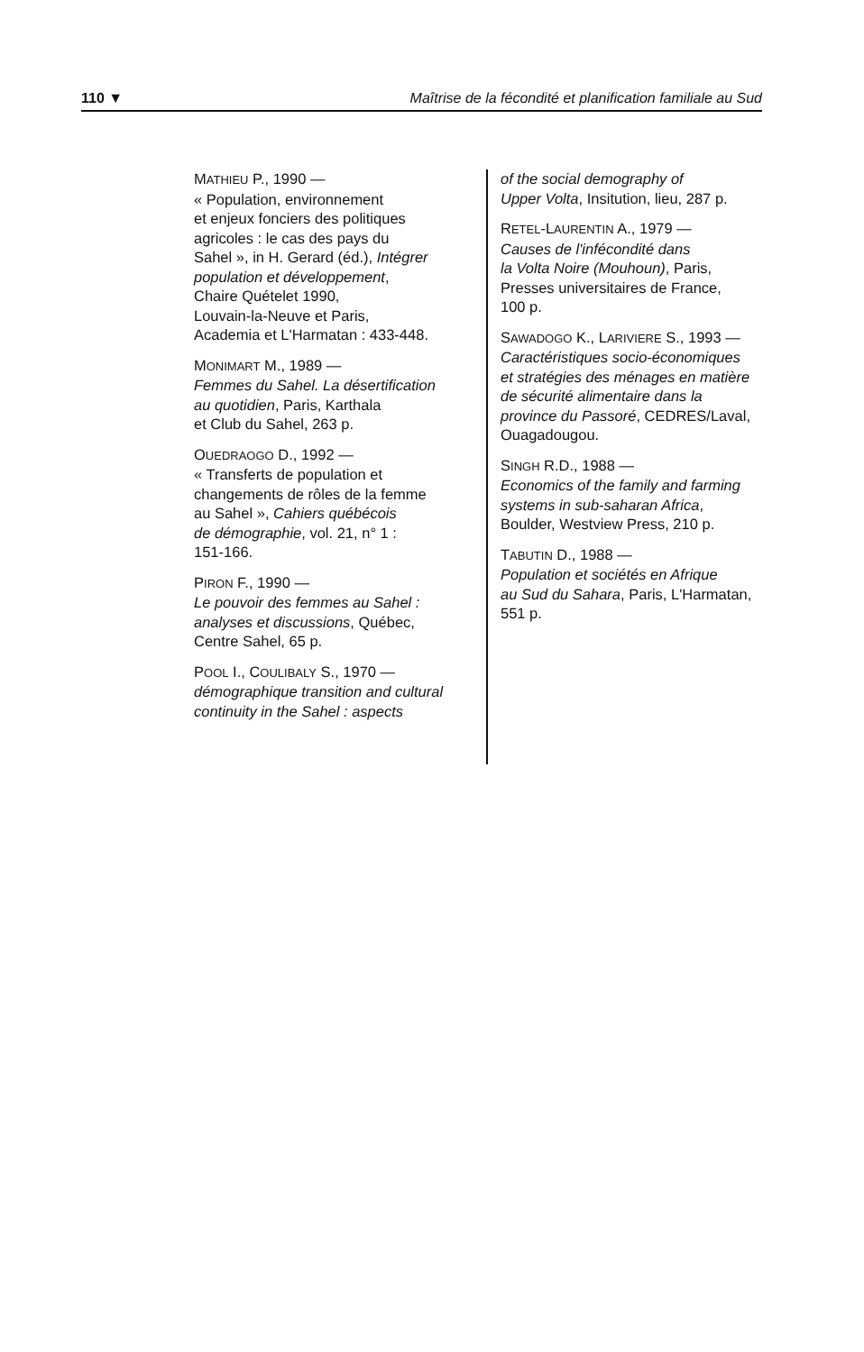110 ▼ Maîtrise de la fécondité et planification familiale au Sud
MATHIEU P., 1990 —
« Population, environnement
et enjeux fonciers des politiques
agricoles : le cas des pays du
Sahel », in H. Gerard (éd.), Intégrer
population et développement,
Chaire Quételet 1990,
Louvain-la-Neuve et Paris,
Academia et L'Harmatan : 433-448.
MONIMART M., 1989 —
Femmes du Sahel. La désertification
au quotidien, Paris, Karthala
et Club du Sahel, 263 p.
OUEDRAOGO D., 1992 —
« Transferts de population et
changements de rôles de la femme
au Sahel », Cahiers québécois
de démographie, vol. 21, n° 1 :
151-166.
PIRON F., 1990 —
Le pouvoir des femmes au Sahel :
analyses et discussions, Québec,
Centre Sahel, 65 p.
POOL I., COULIBALY S., 1970 —
démographique transition and cultural
continuity in the Sahel : aspects
of the social demography of
Upper Volta, Insitution, lieu, 287 p.
RETEL-LAURENTIN A., 1979 —
Causes de l'infécondité dans
la Volta Noire (Mouhoun), Paris,
Presses universitaires de France,
100 p.
SAWADOGO K., LARIVIERE S., 1993 —
Caractéristiques socio-économiques
et stratégies des ménages en matière
de sécurité alimentaire dans la
province du Passoré, CEDRES/Laval,
Ouagadougou.
SINGH R.D., 1988 —
Economics of the family and farming
systems in sub-saharan Africa,
Boulder, Westview Press, 210 p.
TABUTIN D., 1988 —
Population et sociétés en Afrique
au Sud du Sahara, Paris, L'Harmatan,
551 p.